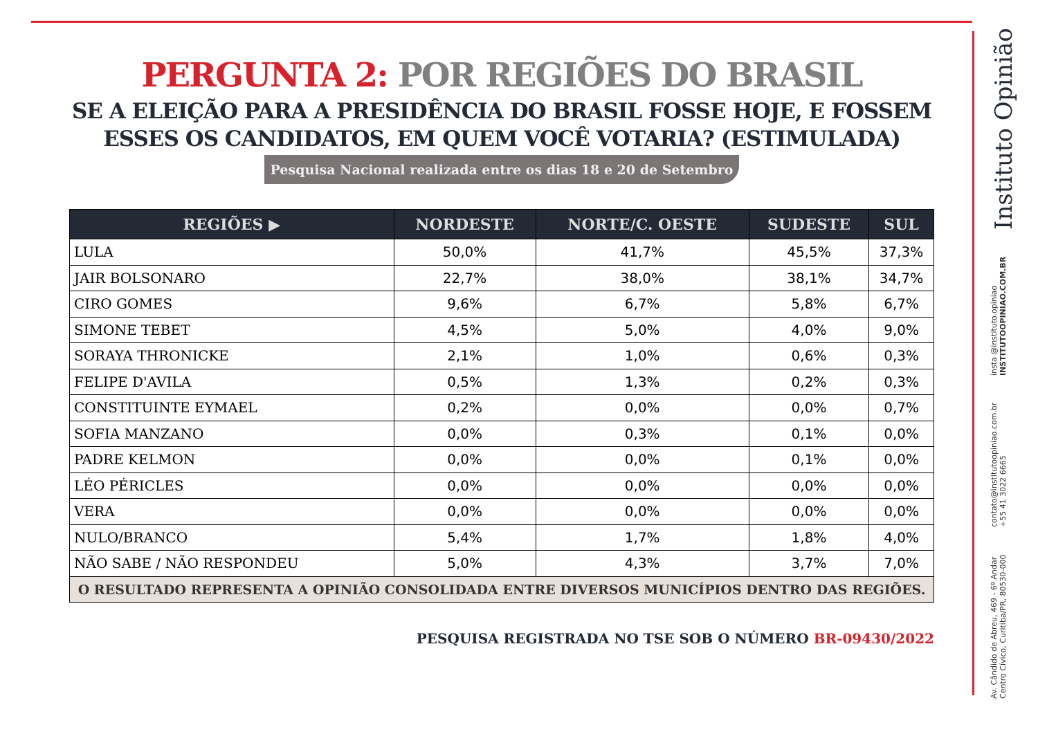PERGUNTA 2: POR REGIÕES DO BRASIL
SE A ELEIÇÃO PARA A PRESIDÊNCIA DO BRASIL FOSSE HOJE, E FOSSEM ESSES OS CANDIDATOS, EM QUEM VOCÊ VOTARIA? (ESTIMULADA)
Pesquisa Nacional realizada entre os dias 18 e 20 de Setembro
| REGIÕES ▶ | NORDESTE | NORTE/C. OESTE | SUDESTE | SUL |
| --- | --- | --- | --- | --- |
| LULA | 50,0% | 41,7% | 45,5% | 37,3% |
| JAIR BOLSONARO | 22,7% | 38,0% | 38,1% | 34,7% |
| CIRO GOMES | 9,6% | 6,7% | 5,8% | 6,7% |
| SIMONE TEBET | 4,5% | 5,0% | 4,0% | 9,0% |
| SORAYA THRONICKE | 2,1% | 1,0% | 0,6% | 0,3% |
| FELIPE D'AVILA | 0,5% | 1,3% | 0,2% | 0,3% |
| CONSTITUINTE EYMAEL | 0,2% | 0,0% | 0,0% | 0,7% |
| SOFIA MANZANO | 0,0% | 0,3% | 0,1% | 0,0% |
| PADRE KELMON | 0,0% | 0,0% | 0,1% | 0,0% |
| LÉO PÉRICLES | 0,0% | 0,0% | 0,0% | 0,0% |
| VERA | 0,0% | 0,0% | 0,0% | 0,0% |
| NULO/BRANCO | 5,4% | 1,7% | 1,8% | 4,0% |
| NÃO SABE / NÃO RESPONDEU | 5,0% | 4,3% | 3,7% | 7,0% |
| O RESULTADO REPRESENTA A OPINIÃO CONSOLIDADA ENTRE DIVERSOS MUNICÍPIOS DENTRO DAS REGIÕES. | | | | |
PESQUISA REGISTRADA NO TSE SOB O NÚMERO BR-09430/2022
Av. Cândido de Abreu, 469 - 6º Andar
Centro Cívico, Curitiba/PR, 80530-000
contato@institutoopiniao.com.br
+55 41 3022 6665
insta @instituto.opiniao
INSTITUTOOPINIAO.COM.BR
Instituto Opinião